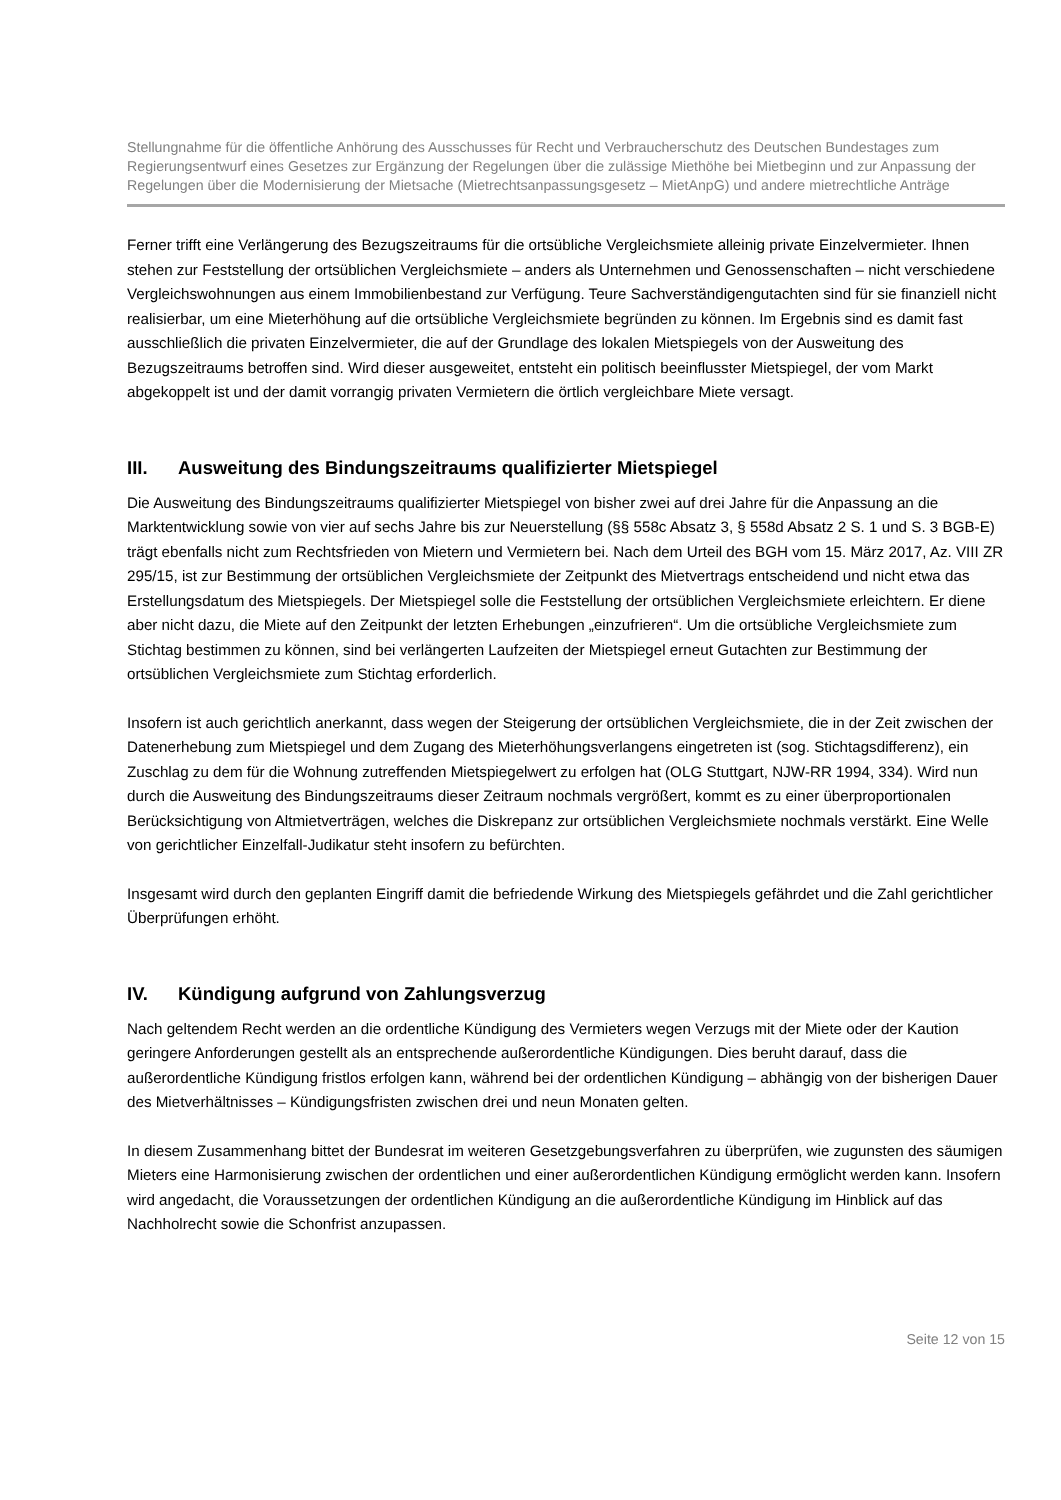Stellungnahme für die öffentliche Anhörung des Ausschusses für Recht und Verbraucherschutz des Deutschen Bundestages zum Regierungsentwurf eines Gesetzes zur Ergänzung der Regelungen über die zulässige Miethöhe bei Mietbeginn und zur Anpassung der Regelungen über die Modernisierung der Mietsache (Mietrechtsanpassungsgesetz – MietAnpG) und andere mietrechtliche Anträge
Ferner trifft eine Verlängerung des Bezugszeitraums für die ortsübliche Vergleichsmiete alleinig private Einzelvermieter. Ihnen stehen zur Feststellung der ortsüblichen Vergleichsmiete – anders als Unternehmen und Genossenschaften – nicht verschiedene Vergleichswohnungen aus einem Immobilienbestand zur Verfügung. Teure Sachverständigengutachten sind für sie finanziell nicht realisierbar, um eine Mieterhöhung auf die ortsübliche Vergleichsmiete begründen zu können. Im Ergebnis sind es damit fast ausschließlich die privaten Einzelvermieter, die auf der Grundlage des lokalen Mietspiegels von der Ausweitung des Bezugszeitraums betroffen sind. Wird dieser ausgeweitet, entsteht ein politisch beeinflusster Mietspiegel, der vom Markt abgekoppelt ist und der damit vorrangig privaten Vermietern die örtlich vergleichbare Miete versagt.
III. Ausweitung des Bindungszeitraums qualifizierter Mietspiegel
Die Ausweitung des Bindungszeitraums qualifizierter Mietspiegel von bisher zwei auf drei Jahre für die Anpassung an die Marktentwicklung sowie von vier auf sechs Jahre bis zur Neuerstellung (§§ 558c Absatz 3, § 558d Absatz 2 S. 1 und S. 3 BGB-E) trägt ebenfalls nicht zum Rechtsfrieden von Mietern und Vermietern bei. Nach dem Urteil des BGH vom 15. März 2017, Az. VIII ZR 295/15, ist zur Bestimmung der ortsüblichen Vergleichsmiete der Zeitpunkt des Mietvertrags entscheidend und nicht etwa das Erstellungsdatum des Mietspiegels. Der Mietspiegel solle die Feststellung der ortsüblichen Vergleichsmiete erleichtern. Er diene aber nicht dazu, die Miete auf den Zeitpunkt der letzten Erhebungen „einzufrieren“. Um die ortsübliche Vergleichsmiete zum Stichtag bestimmen zu können, sind bei verlängerten Laufzeiten der Mietspiegel erneut Gutachten zur Bestimmung der ortsüblichen Vergleichsmiete zum Stichtag erforderlich.
Insofern ist auch gerichtlich anerkannt, dass wegen der Steigerung der ortsüblichen Vergleichsmiete, die in der Zeit zwischen der Datenerhebung zum Mietspiegel und dem Zugang des Mieterhöhungsverlangens eingetreten ist (sog. Stichtagsdifferenz), ein Zuschlag zu dem für die Wohnung zutreffenden Mietspiegelwert zu erfolgen hat (OLG Stuttgart, NJW-RR 1994, 334). Wird nun durch die Ausweitung des Bindungszeitraums dieser Zeitraum nochmals vergrößert, kommt es zu einer überproportionalen Berücksichtigung von Altmietverträgen, welches die Diskrepanz zur ortsüblichen Vergleichsmiete nochmals verstärkt. Eine Welle von gerichtlicher Einzelfall-Judikatur steht insofern zu befürchten.
Insgesamt wird durch den geplanten Eingriff damit die befriedende Wirkung des Mietspiegels gefährdet und die Zahl gerichtlicher Überprüfungen erhöht.
IV. Kündigung aufgrund von Zahlungsverzug
Nach geltendem Recht werden an die ordentliche Kündigung des Vermieters wegen Verzugs mit der Miete oder der Kaution geringere Anforderungen gestellt als an entsprechende außerordentliche Kündigungen. Dies beruht darauf, dass die außerordentliche Kündigung fristlos erfolgen kann, während bei der ordentlichen Kündigung – abhängig von der bisherigen Dauer des Mietverhältnisses – Kündigungsfristen zwischen drei und neun Monaten gelten.
In diesem Zusammenhang bittet der Bundesrat im weiteren Gesetzgebungsverfahren zu überprüfen, wie zugunsten des säumigen Mieters eine Harmonisierung zwischen der ordentlichen und einer außerordentlichen Kündigung ermöglicht werden kann. Insofern wird angedacht, die Voraussetzungen der ordentlichen Kündigung an die außerordentliche Kündigung im Hinblick auf das Nachholrecht sowie die Schonfrist anzupassen.
Seite 12 von 15